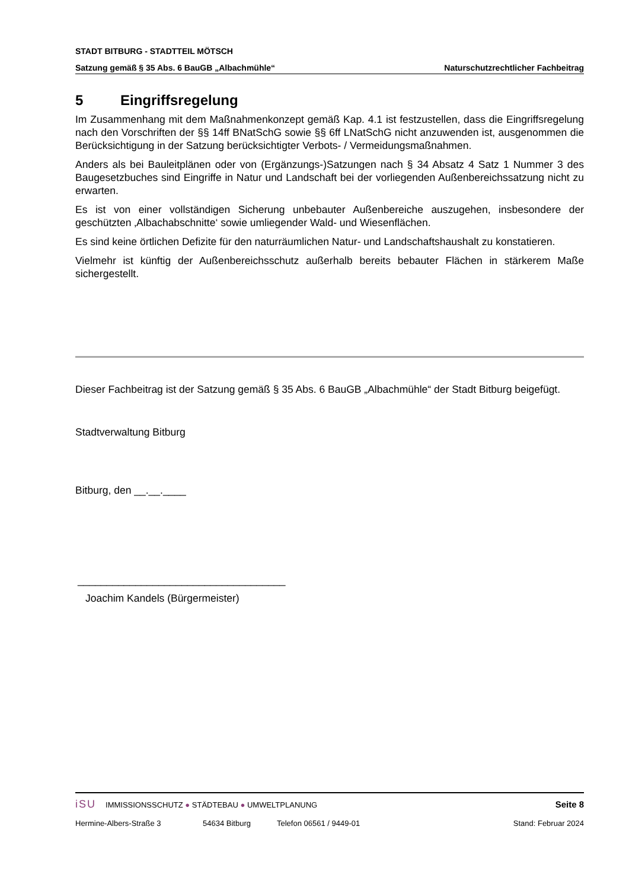STADT BITBURG - STADTTEIL MÖTSCH
Satzung gemäß § 35 Abs. 6 BauGB „Albachmühle“Naturschutzrechtlicher Fachbeitrag
5 Eingriffsregelung
Im Zusammenhang mit dem Maßnahmenkonzept gemäß Kap. 4.1 ist festzustellen, dass die Eingriffsregelung nach den Vorschriften der §§ 14ff BNatSchG sowie §§ 6ff LNatSchG nicht anzuwenden ist, ausgenommen die Berücksichtigung in der Satzung berücksichtigter Verbots- / Vermeidungsmaßnahmen.
Anders als bei Bauleitplänen oder von (Ergänzungs-)Satzungen nach § 34 Absatz 4 Satz 1 Nummer 3 des Baugesetzbuches sind Eingriffe in Natur und Landschaft bei der vorliegenden Außenbereichssatzung nicht zu erwarten.
Es ist von einer vollständigen Sicherung unbebauter Außenbereiche auszugehen, insbesondere der geschützten ‚Albachabschnitte‘ sowie umliegender Wald- und Wiesenflächen.
Es sind keine örtlichen Defizite für den naturräumlichen Natur- und Landschaftshaushalt zu konstatieren.
Vielmehr ist künftig der Außenbereichsschutz außerhalb bereits bebauter Flächen in stärkerem Maße sichergestellt.
Dieser Fachbeitrag ist der Satzung gemäß § 35 Abs. 6 BauGB „Albachmühle“ der Stadt Bitburg beigefügt.
Stadtverwaltung Bitburg
Bitburg, den __.__.____
____________________________________
Joachim Kandels (Bürgermeister)
iSU IMMISSIONSSCHUTZ ● STÄDTEBAU ● UMWELTPLANUNG Seite 8
Hermine-Albers-Straße 3 54634 Bitburg Telefon 06561 / 9449-01 Stand: Februar 2024